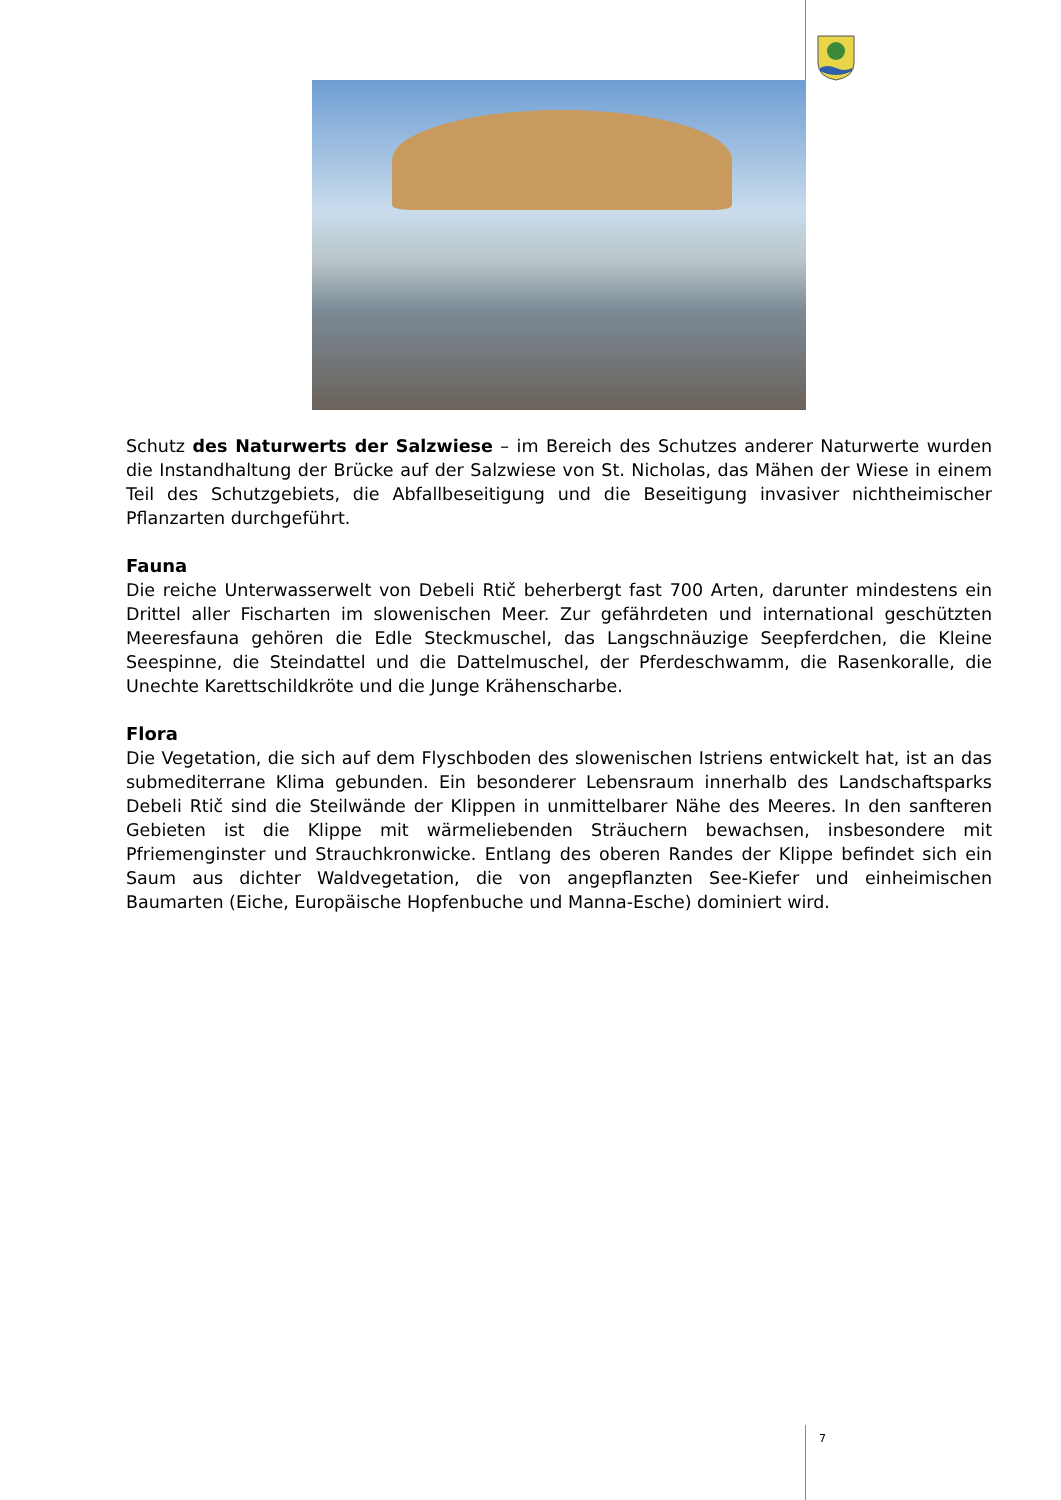Schutz des Naturwerts der Salzwiese – im Bereich des Schutzes anderer Naturwerte wurden die Instandhaltung der Brücke auf der Salzwiese von St. Nicholas, das Mähen der Wiese in einem Teil des Schutzgebiets, die Abfallbeseitigung und die Beseitigung invasiver nichtheimischer Pflanzarten durchgeführt.
Fauna
Die reiche Unterwasserwelt von Debeli Rtič beherbergt fast 700 Arten, darunter mindestens ein Drittel aller Fischarten im slowenischen Meer. Zur gefährdeten und international geschützten Meeresfauna gehören die Edle Steckmuschel, das Langschnäuzige Seepferdchen, die Kleine Seespinne, die Steindattel und die Dattelmuschel, der Pferdeschwamm, die Rasenkoralle, die Unechte Karettschildkröte und die Junge Krähenscharbe.
Flora
Die Vegetation, die sich auf dem Flyschboden des slowenischen Istriens entwickelt hat, ist an das submediterrane Klima gebunden. Ein besonderer Lebensraum innerhalb des Landschaftsparks Debeli Rtič sind die Steilwände der Klippen in unmittelbarer Nähe des Meeres. In den sanfteren Gebieten ist die Klippe mit wärmeliebenden Sträuchern bewachsen, insbesondere mit Pfriemenginster und Strauchkronwicke. Entlang des oberen Randes der Klippe befindet sich ein Saum aus dichter Waldvegetation, die von angepflanzten See-Kiefer und einheimischen Baumarten (Eiche, Europäische Hopfenbuche und Manna-Esche) dominiert wird.
7